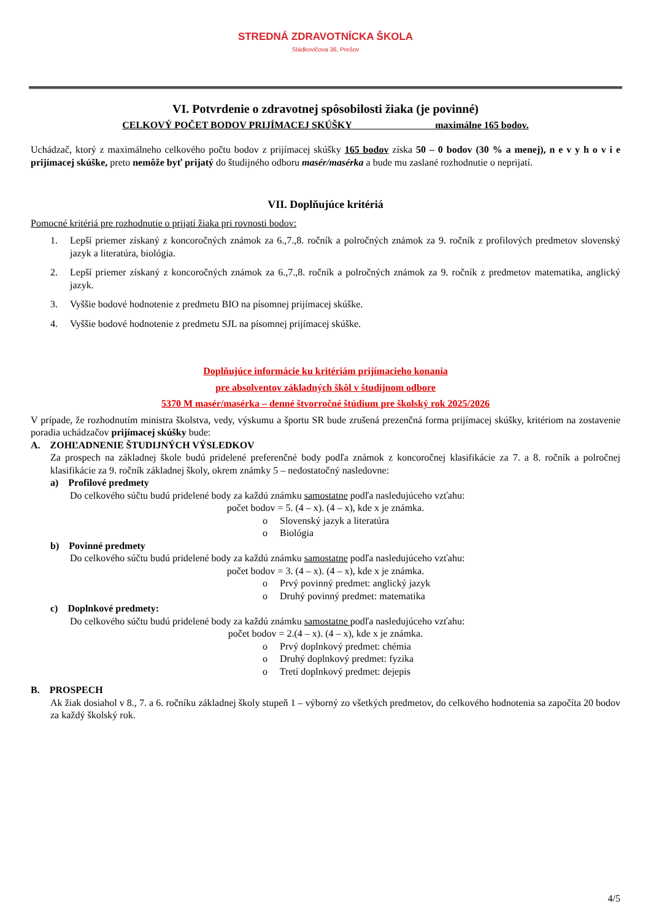STREDNÁ ZDRAVOTNÍCKA ŠKOLA
Sládkovičova 36, Prešov
VI. Potvrdenie o zdravotnej spôsobilosti žiaka (je povinné)
CELKOVÝ POČET BODOV PRIJÍMACEJ SKÚŠKY maximálne 165 bodov.
Uchádzač, ktorý z maximálneho celkového počtu bodov z prijímacej skúšky 165 bodov získa 50 – 0 bodov (30 % a menej), n e v y h o v i e prijímacej skúške, preto nemôže byť prijatý do študijného odboru masér/masérka a bude mu zaslané rozhodnutie o neprijatí.
VII. Doplňujúce kritériá
Pomocné kritériá pre rozhodnutie o prijatí žiaka pri rovnosti bodov:
1. Lepší priemer získaný z koncoročných známok za 6.,7.,8. ročník a polročných známok za 9. ročník z profilových predmetov slovenský jazyk a literatúra, biológia.
2. Lepší priemer získaný z koncoročných známok za 6.,7.,8. ročník a polročných známok za 9. ročník z predmetov matematika, anglický jazyk.
3. Vyššie bodové hodnotenie z predmetu BIO na písomnej prijímacej skúške.
4. Vyššie bodové hodnotenie z predmetu SJL na písomnej prijímacej skúške.
Doplňujúce informácie ku kritériám prijímacieho konania
pre absolventov základných škôl v študijnom odbore
5370 M masér/masérka – denné štvorročné štúdium pre školský rok 2025/2026
V prípade, že rozhodnutím ministra školstva, vedy, výskumu a športu SR bude zrušená prezenčná forma prijímacej skúšky, kritériom na zostavenie poradia uchádzačov prijímacej skúšky bude:
A. ZOHĽADNENIE ŠTUDIJNÝCH VÝSLEDKOV
Za prospech na základnej škole budú pridelené preferenčné body podľa známok z koncoročnej klasifikácie za 7. a 8. ročník a polročnej klasifikácie za 9. ročník základnej školy, okrem známky 5 – nedostatočný nasledovne:
a) Profilové predmety
Do celkového súčtu budú pridelené body za každú známku samostatne podľa nasledujúceho vzťahu:
počet bodov = 5. (4 – x). (4 – x), kde x je známka.
o Slovenský jazyk a literatúra
o Biológia
b) Povinné predmety
Do celkového súčtu budú pridelené body za každú známku samostatne podľa nasledujúceho vzťahu:
počet bodov = 3. (4 – x). (4 – x), kde x je známka.
o Prvý povinný predmet: anglický jazyk
o Druhý povinný predmet: matematika
c) Doplnkové predmety:
Do celkového súčtu budú pridelené body za každú známku samostatne podľa nasledujúceho vzťahu:
počet bodov = 2.(4 – x). (4 – x), kde x je známka.
o Prvý doplnkový predmet: chémia
o Druhý doplnkový predmet: fyzika
o Tretí doplnkový predmet: dejepis
B. PROSPECH
Ak žiak dosiahol v 8., 7. a 6. ročníku základnej školy stupeň 1 – výborný zo všetkých predmetov, do celkového hodnotenia sa započíta 20 bodov za každý školský rok.
4/5